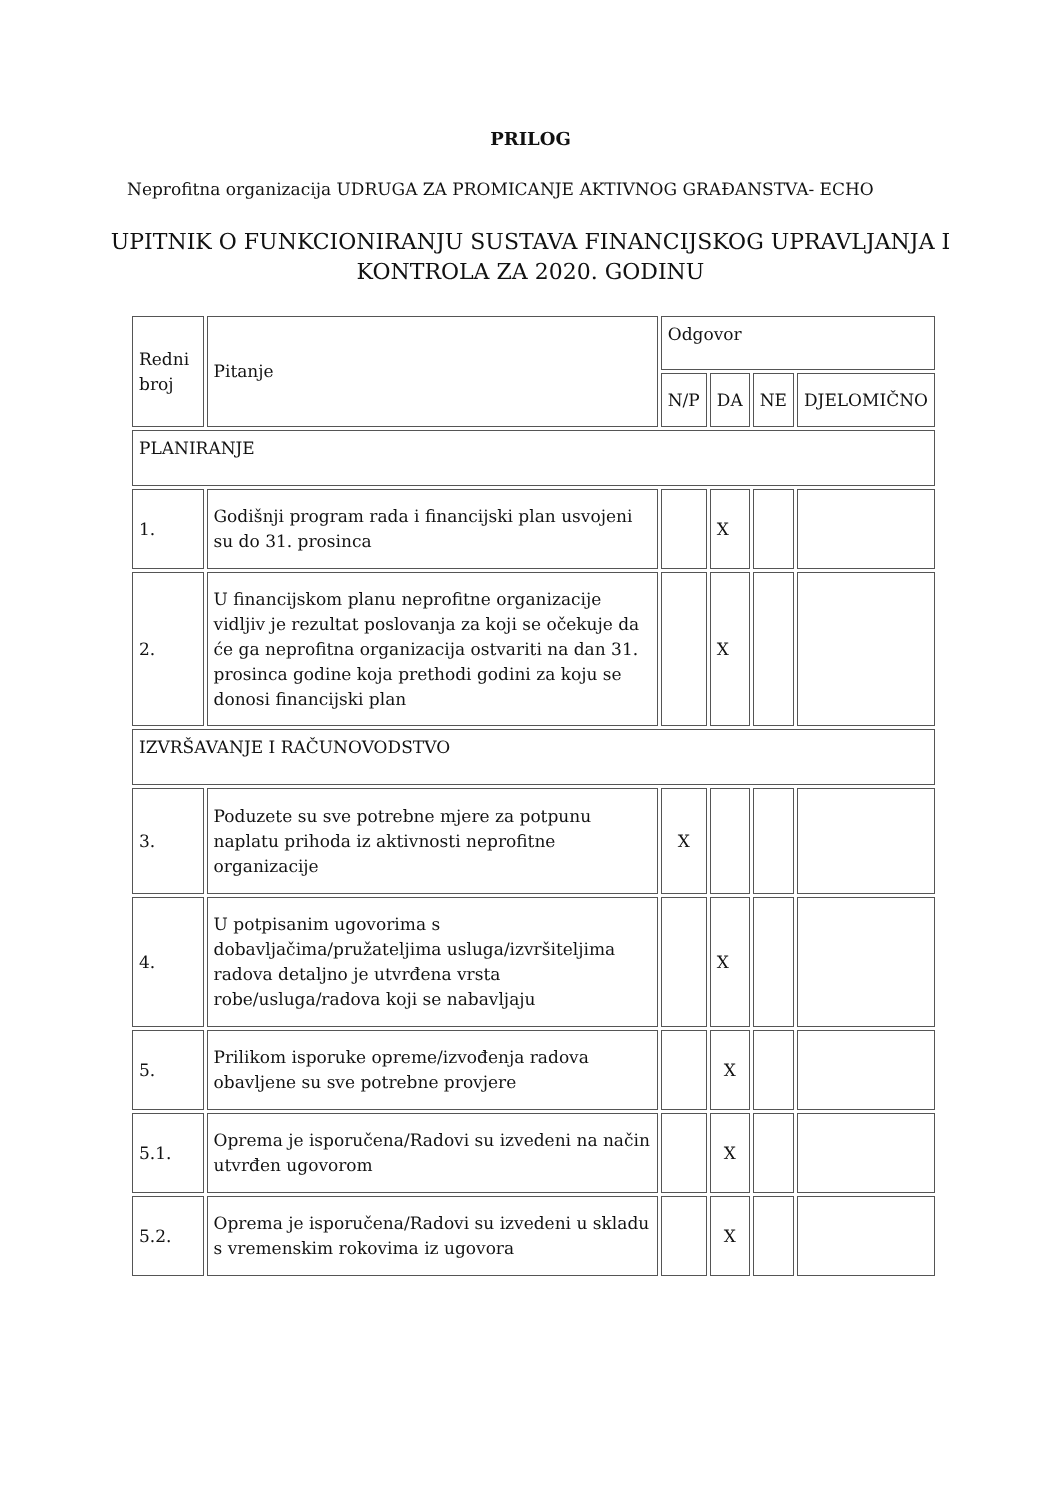PRILOG
Neprofitna organizacija UDRUGA ZA PROMICANJE AKTIVNOG GRAĐANSTVA- ECHO
UPITNIK O FUNKCIONIRANJU SUSTAVA FINANCIJSKOG UPRAVLJANJA I
KONTROLA ZA 2020. GODINU
| Redni broj | Pitanje | Odgovor | | | |
| --- | --- | --- | --- | --- | --- |
| | | N/P | DA | NE | DJELOMIČNO |
| PLANIRANJE | | | | | |
| 1. | Godišnji program rada i financijski plan usvojeni su do 31. prosinca | | X | | |
| 2. | U financijskom planu neprofitne organizacije vidljiv je rezultat poslovanja za koji se očekuje da će ga neprofitna organizacija ostvariti na dan 31. prosinca godine koja prethodi godini za koju se donosi financijski plan | | X | | |
| IZVRŠAVANJE I RAČUNOVODSTVO | | | | | |
| 3. | Poduzete su sve potrebne mjere za potpunu naplatu prihoda iz aktivnosti neprofitne organizacije | X | | | |
| 4. | U potpisanim ugovorima s dobavljačima/pružateljima usluga/izvršiteljima radova detaljno je utvrđena vrsta robe/usluga/radova koji se nabavljaju | | X | | |
| 5. | Prilikom isporuke opreme/izvođenja radova obavljene su sve potrebne provjere | | X | | |
| 5.1. | Oprema je isporučena/Radovi su izvedeni na način utvrđen ugovorom | | X | | |
| 5.2. | Oprema je isporučena/Radovi su izvedeni u skladu s vremenskim rokovima iz ugovora | | X | | |